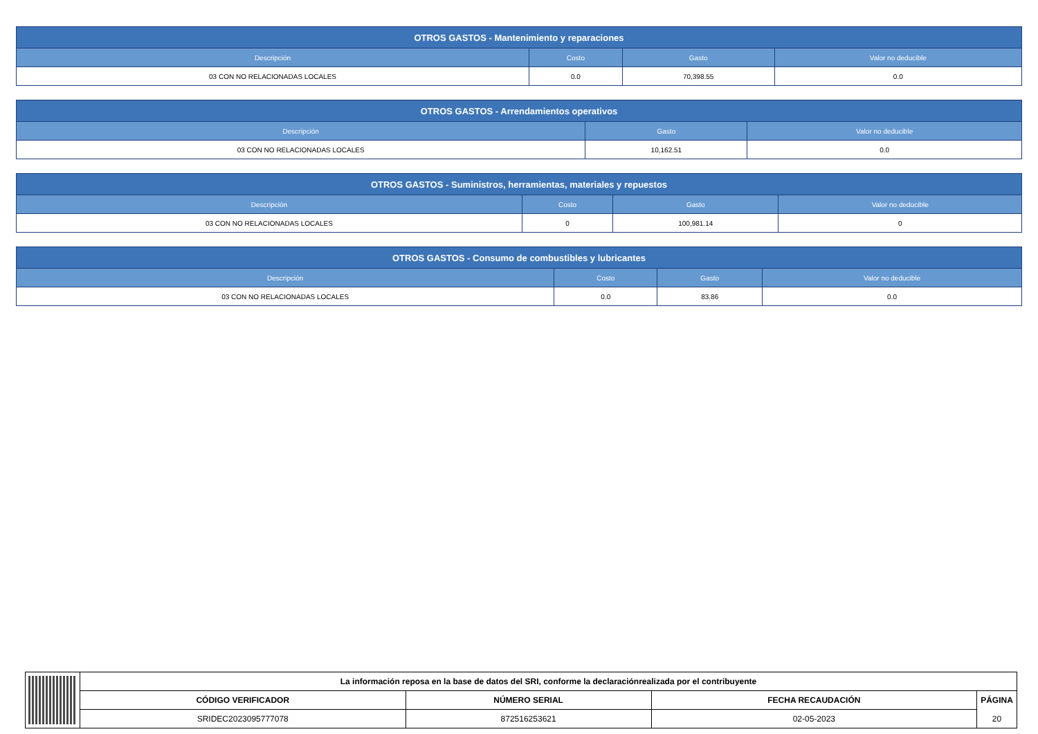| OTROS GASTOS - Mantenimiento y reparaciones | | | |
| --- | --- | --- | --- |
| Descripción | Costo | Gasto | Valor no deducible |
| 03 CON NO RELACIONADAS LOCALES | 0.0 | 70,398.55 | 0.0 |
| OTROS GASTOS - Arrendamientos operativos | | |
| --- | --- | --- |
| Descripción | Gasto | Valor no deducible |
| 03 CON NO RELACIONADAS LOCALES | 10,162.51 | 0.0 |
| OTROS GASTOS - Suministros, herramientas, materiales y repuestos | | | |
| --- | --- | --- | --- |
| Descripción | Costo | Gasto | Valor no deducible |
| 03 CON NO RELACIONADAS LOCALES | 0 | 100,981.14 | 0 |
| OTROS GASTOS - Consumo de combustibles y lubricantes | | | |
| --- | --- | --- | --- |
| Descripción | Costo | Gasto | Valor no deducible |
| 03 CON NO RELACIONADAS LOCALES | 0.0 | 83.86 | 0.0 |
| La información reposa en la base de datos del SRI, conforme la declaraciónrealizada por el contribuyente | | | |
| CÓDIGO VERIFICADOR | NÚMERO SERIAL | FECHA RECAUDACIÓN | PÁGINA |
| SRIDEC2023095777078 | 872516253621 | 02-05-2023 | 20 |